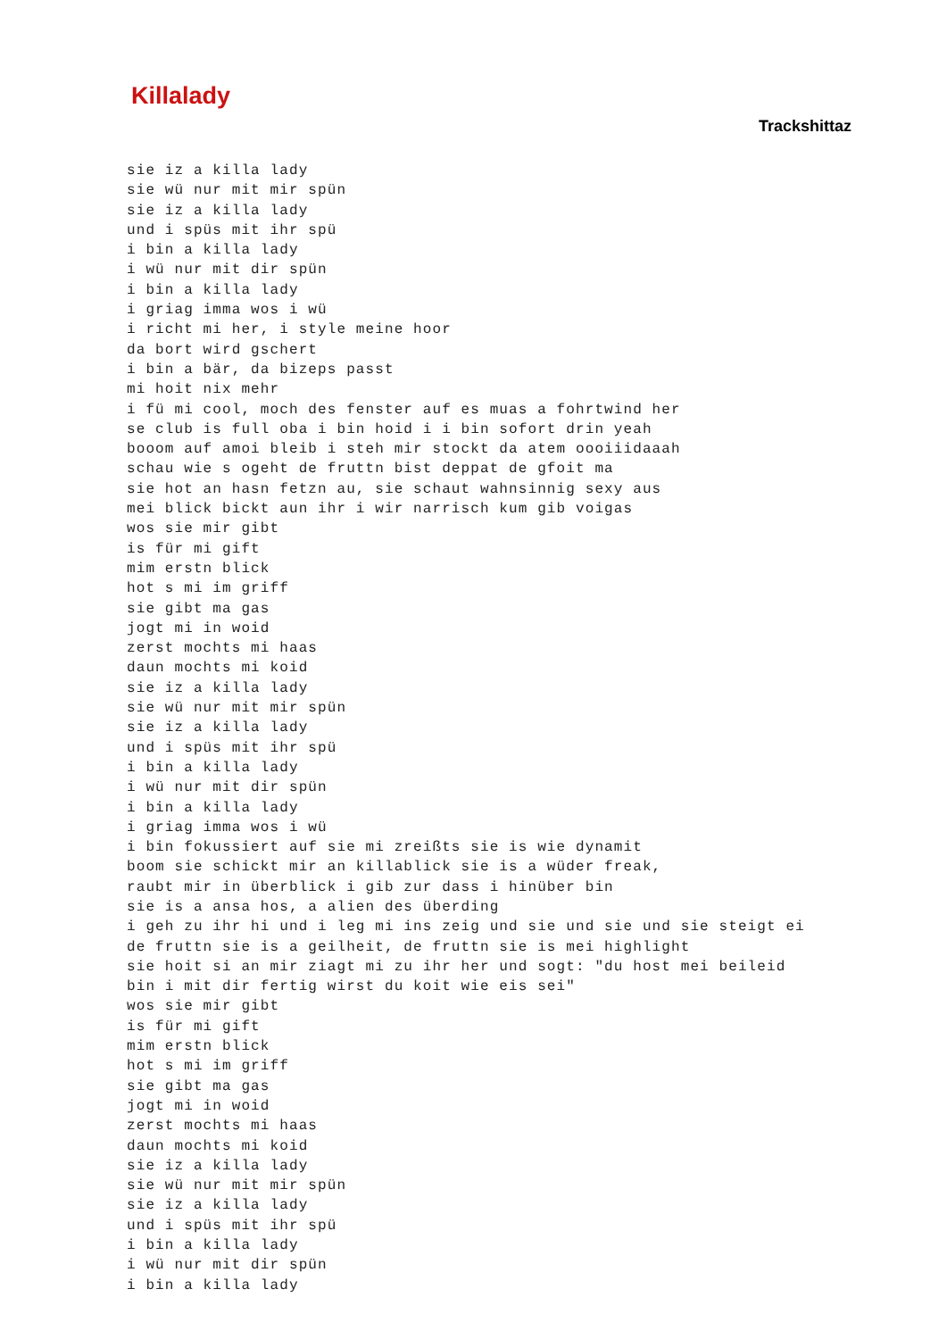Killalady
Trackshittaz
sie iz a killa lady
sie wü nur mit mir spün
sie iz a killa lady
und i spüs mit ihr spü
i bin a killa lady
i wü nur mit dir spün
i bin a killa lady
i griag imma wos i wü
i richt mi her, i style meine hoor
da bort wird gschert
i bin a bär, da bizeps passt
mi hoit nix mehr
i fü mi cool, moch des fenster auf es muas a fohrtwind her
se club is full oba i bin hoid i i bin sofort drin yeah
booom auf amoi bleib i steh mir stockt da atem oooiiidaaah
schau wie s ogeht de fruttn bist deppat de gfoit ma
sie hot an hasn fetzn au, sie schaut wahnsinnig sexy aus
mei blick bickt aun ihr i wir narrisch kum gib voigas
wos sie mir gibt
is für mi gift
mim erstn blick
hot s mi im griff
sie gibt ma gas
jogt mi in woid
zerst mochts mi haas
daun mochts mi koid
sie iz a killa lady
sie wü nur mit mir spün
sie iz a killa lady
und i spüs mit ihr spü
i bin a killa lady
i wü nur mit dir spün
i bin a killa lady
i griag imma wos i wü
i bin fokussiert auf sie mi zreißts sie is wie dynamit
boom sie schickt mir an killablick sie is a wüder freak,
raubt mir in überblick i gib zur dass i hinüber bin
sie is a ansa hos, a alien des überding
i geh zu ihr hi und i leg mi ins zeig und sie und sie und sie steigt ei
de fruttn sie is a geilheit, de fruttn sie is mei highlight
sie hoit si an mir ziagt mi zu ihr her und sogt: "du host mei beileid
bin i mit dir fertig wirst du koit wie eis sei"
wos sie mir gibt
is für mi gift
mim erstn blick
hot s mi im griff
sie gibt ma gas
jogt mi in woid
zerst mochts mi haas
daun mochts mi koid
sie iz a killa lady
sie wü nur mit mir spün
sie iz a killa lady
und i spüs mit ihr spü
i bin a killa lady
i wü nur mit dir spün
i bin a killa lady